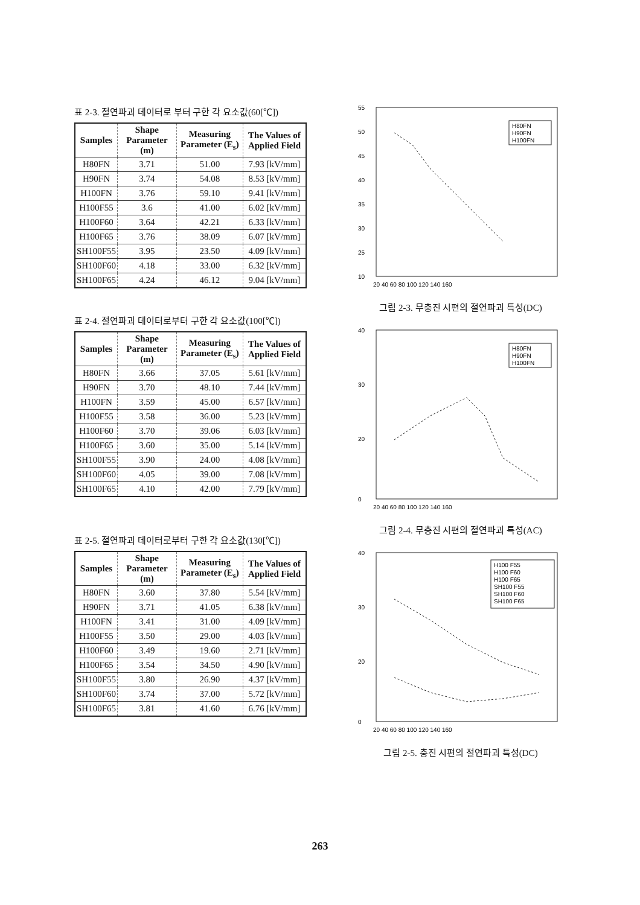표 2-3. 절연파괴 데이터로 부터 구한 각 요소값(60[℃])
| Samples | Shape Parameter (m) | Measuring Parameter (E<sub>s</sub>) | The Values of Applied Field |
| --- | --- | --- | --- |
| H80FN | 3.71 | 51.00 | 7.93 [kV/mm] |
| H90FN | 3.74 | 54.08 | 8.53 [kV/mm] |
| H100FN | 3.76 | 59.10 | 9.41 [kV/mm] |
| H100F55 | 3.6 | 41.00 | 6.02 [kV/mm] |
| H100F60 | 3.64 | 42.21 | 6.33 [kV/mm] |
| H100F65 | 3.76 | 38.09 | 6.07 [kV/mm] |
| SH100F55 | 3.95 | 23.50 | 4.09 [kV/mm] |
| SH100F60 | 4.18 | 33.00 | 6.32 [kV/mm] |
| SH100F65 | 4.24 | 46.12 | 9.04 [kV/mm] |
표 2-4. 절연파괴 데이터로부터 구한 각 요소값(100[℃])
| Samples | Shape Parameter (m) | Measuring Parameter (E<sub>s</sub>) | The Values of Applied Field |
| --- | --- | --- | --- |
| H80FN | 3.66 | 37.05 | 5.61 [kV/mm] |
| H90FN | 3.70 | 48.10 | 7.44 [kV/mm] |
| H100FN | 3.59 | 45.00 | 6.57 [kV/mm] |
| H100F55 | 3.58 | 36.00 | 5.23 [kV/mm] |
| H100F60 | 3.70 | 39.06 | 6.03 [kV/mm] |
| H100F65 | 3.60 | 35.00 | 5.14 [kV/mm] |
| SH100F55 | 3.90 | 24.00 | 4.08 [kV/mm] |
| SH100F60 | 4.05 | 39.00 | 7.08 [kV/mm] |
| SH100F65 | 4.10 | 42.00 | 7.79 [kV/mm] |
표 2-5. 절연파괴 데이터로부터 구한 각 요소값(130[℃])
| Samples | Shape Parameter (m) | Measuring Parameter (E<sub>s</sub>) | The Values of Applied Field |
| --- | --- | --- | --- |
| H80FN | 3.60 | 37.80 | 5.54 [kV/mm] |
| H90FN | 3.71 | 41.05 | 6.38 [kV/mm] |
| H100FN | 3.41 | 31.00 | 4.09 [kV/mm] |
| H100F55 | 3.50 | 29.00 | 4.03 [kV/mm] |
| H100F60 | 3.49 | 19.60 | 2.71 [kV/mm] |
| H100F65 | 3.54 | 34.50 | 4.90 [kV/mm] |
| SH100F55 | 3.80 | 26.90 | 4.37 [kV/mm] |
| SH100F60 | 3.74 | 37.00 | 5.72 [kV/mm] |
| SH100F65 | 3.81 | 41.60 | 6.76 [kV/mm] |
55
50
45
40
35
30
25
10
20 40 60 80 100 120 140 160
H80FN
H90FN
H100FN
그림 2-3. 무충진 시편의 절연파괴 특성(DC)
40
30
20
0
20 40 60 80 100 120 140 160
H80FN
H90FN
H100FN
그림 2-4. 무충진 시편의 절연파괴 특성(AC)
40
30
20
0
20 40 60 80 100 120 140 160
H100 F55
H100 F60
H100 F65
SH100 F55
SH100 F60
SH100 F65
그림 2-5. 충진 시편의 절연파괴 특성(DC)
263